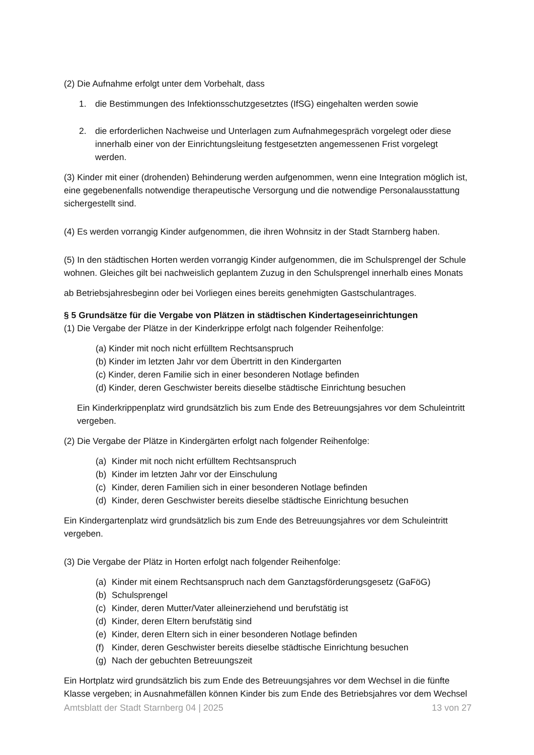(2) Die Aufnahme erfolgt unter dem Vorbehalt, dass
1. die Bestimmungen des Infektionsschutzgesetztes (IfSG) eingehalten werden sowie
2. die erforderlichen Nachweise und Unterlagen zum Aufnahmegespräch vorgelegt oder diese innerhalb einer von der Einrichtungsleitung festgesetzten angemessenen Frist vorgelegt werden.
(3) Kinder mit einer (drohenden) Behinderung werden aufgenommen, wenn eine Integration möglich ist, eine gegebenenfalls notwendige therapeutische Versorgung und die notwendige Personalausstattung sichergestellt sind.
(4) Es werden vorrangig Kinder aufgenommen, die ihren Wohnsitz in der Stadt Starnberg haben.
(5) In den städtischen Horten werden vorrangig Kinder aufgenommen, die im Schulsprengel der Schule wohnen. Gleiches gilt bei nachweislich geplantem Zuzug in den Schulsprengel innerhalb eines Monats
ab Betriebsjahresbeginn oder bei Vorliegen eines bereits genehmigten Gastschulantrages.
§ 5 Grundsätze für die Vergabe von Plätzen in städtischen Kindertageseinrichtungen
(1) Die Vergabe der Plätze in der Kinderkrippe erfolgt nach folgender Reihenfolge:
(a) Kinder mit noch nicht erfülltem Rechtsanspruch
(b) Kinder im letzten Jahr vor dem Übertritt in den Kindergarten
(c) Kinder, deren Familie sich in einer besonderen Notlage befinden
(d) Kinder, deren Geschwister bereits dieselbe städtische Einrichtung besuchen
Ein Kinderkrippenplatz wird grundsätzlich bis zum Ende des Betreuungsjahres vor dem Schuleintritt vergeben.
(2) Die Vergabe der Plätze in Kindergärten erfolgt nach folgender Reihenfolge:
(a) Kinder mit noch nicht erfülltem Rechtsanspruch
(b) Kinder im letzten Jahr vor der Einschulung
(c) Kinder, deren Familien sich in einer besonderen Notlage befinden
(d) Kinder, deren Geschwister bereits dieselbe städtische Einrichtung besuchen
Ein Kindergartenplatz wird grundsätzlich bis zum Ende des Betreuungsjahres vor dem Schuleintritt vergeben.
(3) Die Vergabe der Plätz in Horten erfolgt nach folgender Reihenfolge:
(a) Kinder mit einem Rechtsanspruch nach dem Ganztagsförderungsgesetz (GaFöG)
(b) Schulsprengel
(c) Kinder, deren Mutter/Vater alleinerziehend und berufstätig ist
(d) Kinder, deren Eltern berufstätig sind
(e) Kinder, deren Eltern sich in einer besonderen Notlage befinden
(f) Kinder, deren Geschwister bereits dieselbe städtische Einrichtung besuchen
(g) Nach der gebuchten Betreuungszeit
Ein Hortplatz wird grundsätzlich bis zum Ende des Betreuungsjahres vor dem Wechsel in die fünfte Klasse vergeben; in Ausnahmefällen können Kinder bis zum Ende des Betriebsjahres vor dem Wechsel
Amtsblatt der Stadt Starnberg 04 | 2025 13 von 27